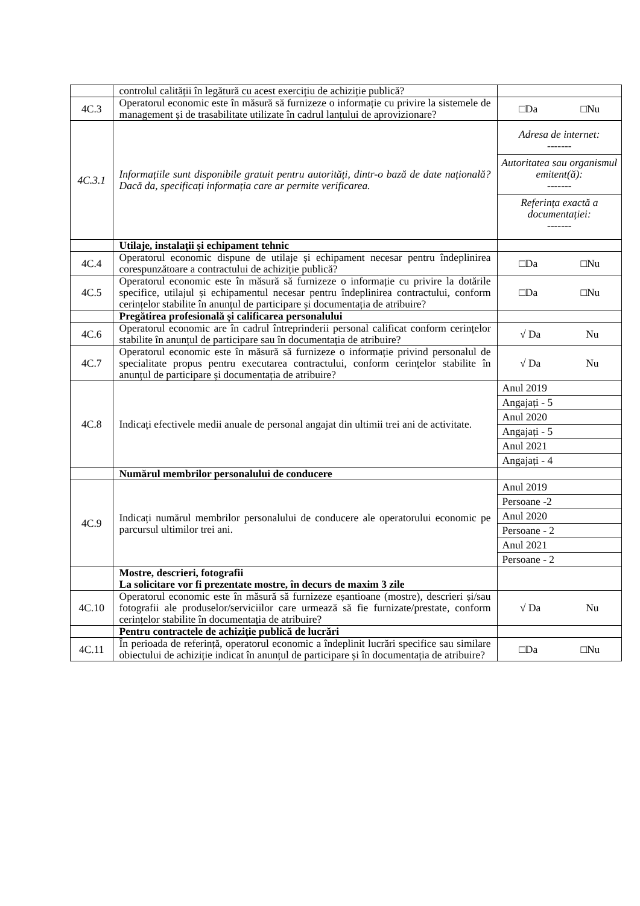| | controlul calității în legătură cu acest exercițiu de achiziție publică? | |
| 4C.3 | Operatorul economic este în măsură să furnizeze o informație cu privire la sistemele de management și de trasabilitate utilizate în cadrul lanțului de aprovizionare? | □Da □Nu |
| 4C.3.1 | Informațiile sunt disponibile gratuit pentru autorități, dintr-o bază de date națională? Dacă da, specificați informația care ar permite verificarea. | / Adresa de internet: ------- / / Autoritatea sau organismul emitent(ă): ------- / / Referința exactă a documentației: ------- / |
| | Utilaje, instalații și echipament tehnic | |
| 4C.4 | Operatorul economic dispune de utilaje și echipament necesar pentru îndeplinirea corespunzătoare a contractului de achiziție publică? | □Da □Nu |
| 4C.5 | Operatorul economic este în măsură să furnizeze o informație cu privire la dotările specifice, utilajul și echipamentul necesar pentru îndeplinirea contractului, conform cerințelor stabilite în anunțul de participare și documentația de atribuire? | □Da □Nu |
| | Pregătirea profesională și calificarea personalului | |
| 4C.6 | Operatorul economic are în cadrul întreprinderii personal calificat conform cerințelor stabilite în anunțul de participare sau în documentația de atribuire? | √ Da Nu |
| 4C.7 | Operatorul economic este în măsură să furnizeze o informație privind personalul de specialitate propus pentru executarea contractului, conform cerințelor stabilite în anunțul de participare și documentația de atribuire? | √ Da Nu |
| 4C.8 | Indicați efectivele medii anuale de personal angajat din ultimii trei ani de activitate. | / Anul 2019 / / Angajați - 5 / / Anul 2020 / / Angajați - 5 / / Anul 2021 / / Angajați - 4 / |
| | Numărul membrilor personalului de conducere | |
| 4C.9 | Indicați numărul membrilor personalului de conducere ale operatorului economic pe parcursul ultimilor trei ani. | / Anul 2019 / / Persoane -2 / / Anul 2020 / / Persoane - 2 / / Anul 2021 / / Persoane - 2 / |
| | Mostre, descrieri, fotografii La solicitare vor fi prezentate mostre, în decurs de maxim 3 zile | |
| 4C.10 | Operatorul economic este în măsură să furnizeze eșantioane (mostre), descrieri și/sau fotografii ale produselor/serviciilor care urmează să fie furnizate/prestate, conform cerințelor stabilite în documentația de atribuire? | √ Da Nu |
| | Pentru contractele de achiziție publică de lucrări | |
| 4C.11 | În perioada de referință, operatorul economic a îndeplinit lucrări specifice sau similare obiectului de achiziție indicat în anunțul de participare și în documentația de atribuire? | □Da □Nu |